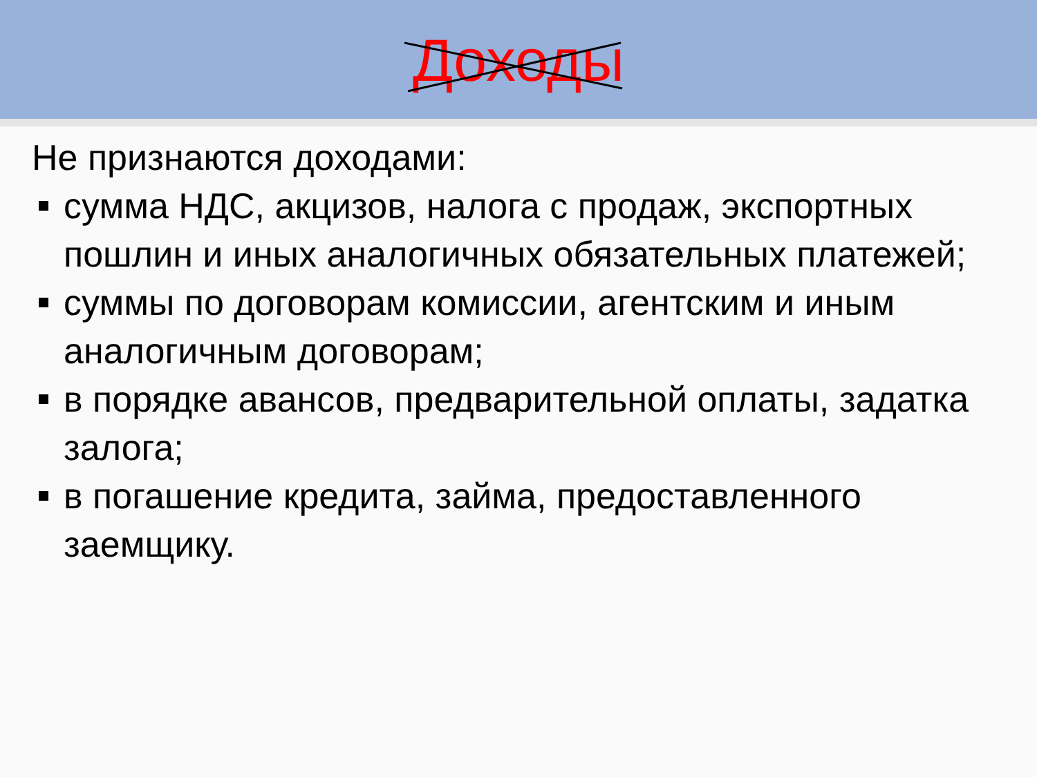Доходы
Не признаются доходами:
сумма НДС, акцизов, налога с продаж, экспортных пошлин и иных аналогичных обязательных платежей;
суммы по договорам комиссии, агентским и иным аналогичным договорам;
в порядке авансов, предварительной оплаты, задатка залога;
в погашение кредита, займа, предоставленного заемщику.